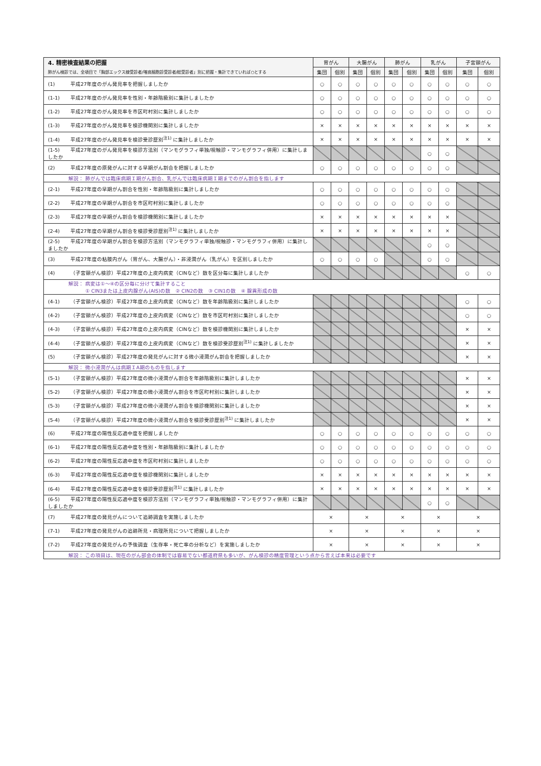| 4. 精密検査結果の把握 | 胃がん | | 大腸がん | | 肺がん | | 乳がん | | 子宮頸がん | |
| --- | --- | --- | --- | --- | --- | --- | --- | --- | --- | --- |
| 肺がん検診では、全項目で「胸部エックス線受診者/喀痰細胞診受診者/総受診者」別に把握・集計できていれば○とする | 集団 | 個別 | 集団 | 個別 | 集団 | 個別 | 集団 | 個別 | 集団 | 個別 |
| (1) 平成27年度のがん発見率を把握しましたか | ○ | ○ | ○ | ○ | ○ | ○ | ○ | ○ | ○ | ○ |
| (1-1) 平成27年度のがん発見率を性別・年齢階級別に集計しましたか | ○ | ○ | ○ | ○ | ○ | ○ | ○ | ○ | ○ | ○ |
| (1-2) 平成27年度のがん発見率を市区町村別に集計しましたか | ○ | ○ | ○ | ○ | ○ | ○ | ○ | ○ | ○ | ○ |
| (1-3) 平成27年度のがん発見率を検診機関別に集計しましたか | × | × | × | × | × | × | × | × | × | × |
| (1-4) 平成27年度のがん発見率を検診受診歴別<sup>注1)</sup> に集計しましたか | × | × | × | × | × | × | × | × | × | × |
| (1-5) 平成27年度のがん発見率を検診方法別（マンモグラフィ単独/視触診・マンモグラフィ併用）に集計しましたか | | | | | | | ○ | ○ | | |
| (2) 平成27年度の原発がんに対する早期がん割合を把握しましたか | ○ | ○ | ○ | ○ | ○ | ○ | ○ | ○ | | |
| 解説： 肺がんでは臨床病期Ｉ期がん割合、乳がんでは臨床病期Ｉ期までのがん割合を指します | | | | | | | | | | |
| (2-1) 平成27年度の早期がん割合を性別・年齢階級別に集計しましたか | ○ | ○ | ○ | ○ | ○ | ○ | ○ | ○ | | |
| (2-2) 平成27年度の早期がん割合を市区町村別に集計しましたか | ○ | ○ | ○ | ○ | ○ | ○ | ○ | ○ | | |
| (2-3) 平成27年度の早期がん割合を検診機関別に集計しましたか | × | × | × | × | × | × | × | × | | |
| (2-4) 平成27年度の早期がん割合を検診受診歴別<sup>注1)</sup> に集計しましたか | × | × | × | × | × | × | × | × | | |
| (2-5) 平成27年度の早期がん割合を検診方法別（マンモグラフィ単独/視触診・マンモグラフィ併用）に集計しましたか | | | | | | | ○ | ○ | | |
| (3) 平成27年度の粘膜内がん（胃がん、大腸がん）・非浸潤がん（乳がん）を区別しましたか | ○ | ○ | ○ | ○ | | | ○ | ○ | | |
| (4) （子宮頸がん検診）平成27年度の上皮内病変（CINなど）数を区分毎に集計しましたか | | | | | | | | | ○ | ○ |
| 解説： 病変は①～④の区分毎に分けて集計すること ① CIN3または上皮内腺がん(AIS)の数 ② CIN2の数 ③ CIN1の数 ④ 腺異形成の数 | | | | | | | | | | |
| (4-1) （子宮頸がん検診）平成27年度の上皮内病変（CINなど）数を年齢階級別に集計しましたか | | | | | | | | | ○ | ○ |
| (4-2) （子宮頸がん検診）平成27年度の上皮内病変（CINなど）数を市区町村別に集計しましたか | | | | | | | | | ○ | ○ |
| (4-3) （子宮頸がん検診）平成27年度の上皮内病変（CINなど）数を検診機関別に集計しましたか | | | | | | | | | × | × |
| (4-4) （子宮頸がん検診）平成27年度の上皮内病変（CINなど）数を検診受診歴別<sup>注1)</sup> に集計しましたか | | | | | | | | | × | × |
| (5) （子宮頸がん検診）平成27年度の発見がんに対する微小浸潤がん割合を把握しましたか | | | | | | | | | × | × |
| 解説： 微小浸潤がんは病期ＩA期のものを指します | | | | | | | | | | |
| (5-1) （子宮頸がん検診）平成27年度の微小浸潤がん割合を年齢階級別に集計しましたか | | | | | | | | | × | × |
| (5-2) （子宮頸がん検診）平成27年度の微小浸潤がん割合を市区町村別に集計しましたか | | | | | | | | | × | × |
| (5-3) （子宮頸がん検診）平成27年度の微小浸潤がん割合を検診機関別に集計しましたか | | | | | | | | | × | × |
| (5-4) （子宮頸がん検診）平成27年度の微小浸潤がん割合を検診受診歴別<sup>注1)</sup> に集計しましたか | | | | | | | | | × | × |
| (6) 平成27年度の陽性反応適中度を把握しましたか | ○ | ○ | ○ | ○ | ○ | ○ | ○ | ○ | ○ | ○ |
| (6-1) 平成27年度の陽性反応適中度を性別・年齢階級別に集計しましたか | ○ | ○ | ○ | ○ | ○ | ○ | ○ | ○ | ○ | ○ |
| (6-2) 平成27年度の陽性反応適中度を市区町村別に集計しましたか | ○ | ○ | ○ | ○ | ○ | ○ | ○ | ○ | ○ | ○ |
| (6-3) 平成27年度の陽性反応適中度を検診機関別に集計しましたか | × | × | × | × | × | × | × | × | × | × |
| (6-4) 平成27年度の陽性反応適中度を検診受診歴別<sup>注1)</sup> に集計しましたか | × | × | × | × | × | × | × | × | × | × |
| (6-5) 平成27年度の陽性反応適中度を検診方法別（マンモグラフィ単独/視触診・マンモグラフィ併用）に集計しましたか | | | | | | | ○ | ○ | | |
| (7) 平成27年度の発見がんについて追跡調査を実施しましたか | × | | × | | × | | × | | × | |
| (7-1) 平成27年度の発見がんの追跡所見・病理所見について把握しましたか | × | | × | | × | | × | | × | |
| (7-2) 平成27年度の発見がんの予後調査（生存率・死亡率の分析など）を実施しましたか | × | | × | | × | | × | | × | |
| 解説： この項目は、現在のがん部会の体制では容易でない都道府県も多いが、がん検診の精度管理という点から言えば本来は必要です | | | | | | | | | | |